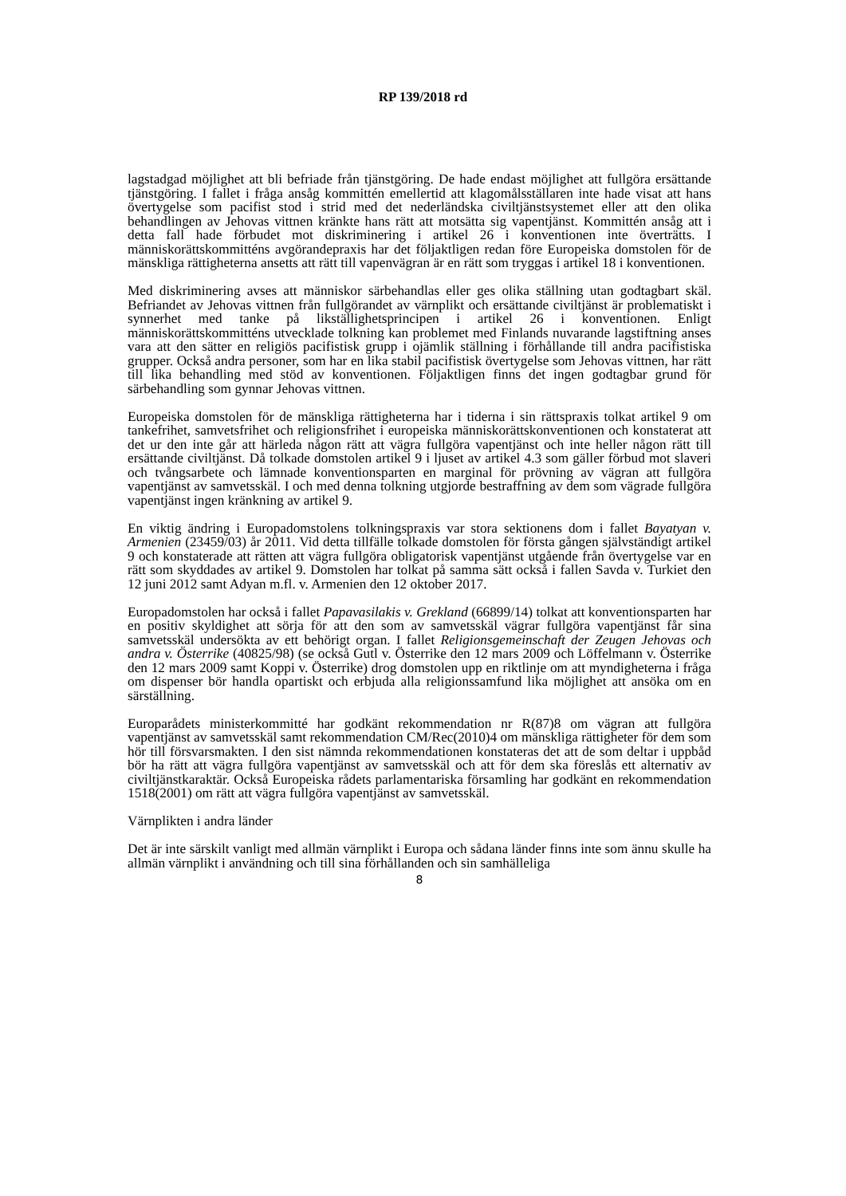RP 139/2018 rd
lagstadgad möjlighet att bli befriade från tjänstgöring. De hade endast möjlighet att fullgöra ersättande tjänstgöring. I fallet i fråga ansåg kommittén emellertid att klagomålsställaren inte hade visat att hans övertygelse som pacifist stod i strid med det nederländska civiltjänstsystemet eller att den olika behandlingen av Jehovas vittnen kränkte hans rätt att motsätta sig vapentjänst. Kommittén ansåg att i detta fall hade förbudet mot diskriminering i artikel 26 i konventionen inte överträtts. I människorättskommitténs avgörandepraxis har det följaktligen redan före Europeiska domstolen för de mänskliga rättigheterna ansetts att rätt till vapenvägran är en rätt som tryggas i artikel 18 i konventionen.
Med diskriminering avses att människor särbehandlas eller ges olika ställning utan godtagbart skäl. Befriandet av Jehovas vittnen från fullgörandet av värnplikt och ersättande civiltjänst är problematiskt i synnerhet med tanke på likställighetsprincipen i artikel 26 i konventionen. Enligt människorättskommitténs utvecklade tolkning kan problemet med Finlands nuvarande lagstiftning anses vara att den sätter en religiös pacifistisk grupp i ojämlik ställning i förhållande till andra pacifistiska grupper. Också andra personer, som har en lika stabil pacifistisk övertygelse som Jehovas vittnen, har rätt till lika behandling med stöd av konventionen. Följaktligen finns det ingen godtagbar grund för särbehandling som gynnar Jehovas vittnen.
Europeiska domstolen för de mänskliga rättigheterna har i tiderna i sin rättspraxis tolkat artikel 9 om tankefrihet, samvetsfrihet och religionsfrihet i europeiska människorättskonventionen och konstaterat att det ur den inte går att härleda någon rätt att vägra fullgöra vapentjänst och inte heller någon rätt till ersättande civiltjänst. Då tolkade domstolen artikel 9 i ljuset av artikel 4.3 som gäller förbud mot slaveri och tvångsarbete och lämnade konventionsparten en marginal för prövning av vägran att fullgöra vapentjänst av samvetsskäl. I och med denna tolkning utgjorde bestraffning av dem som vägrade fullgöra vapentjänst ingen kränkning av artikel 9.
En viktig ändring i Europadomstolens tolkningspraxis var stora sektionens dom i fallet Bayatyan v. Armenien (23459/03) år 2011. Vid detta tillfälle tolkade domstolen för första gången självständigt artikel 9 och konstaterade att rätten att vägra fullgöra obligatorisk vapentjänst utgående från övertygelse var en rätt som skyddades av artikel 9. Domstolen har tolkat på samma sätt också i fallen Savda v. Turkiet den 12 juni 2012 samt Adyan m.fl. v. Armenien den 12 oktober 2017.
Europadomstolen har också i fallet Papavasilakis v. Grekland (66899/14) tolkat att konventionsparten har en positiv skyldighet att sörja för att den som av samvetsskäl vägrar fullgöra vapentjänst får sina samvetsskäl undersökta av ett behörigt organ. I fallet Religionsgemeinschaft der Zeugen Jehovas och andra v. Österrike (40825/98) (se också Gutl v. Österrike den 12 mars 2009 och Löffelmann v. Österrike den 12 mars 2009 samt Koppi v. Österrike) drog domstolen upp en riktlinje om att myndigheterna i fråga om dispenser bör handla opartiskt och erbjuda alla religionssamfund lika möjlighet att ansöka om en särställning.
Europarådets ministerkommitté har godkänt rekommendation nr R(87)8 om vägran att fullgöra vapentjänst av samvetsskäl samt rekommendation CM/Rec(2010)4 om mänskliga rättigheter för dem som hör till försvarsmakten. I den sist nämnda rekommendationen konstateras det att de som deltar i uppbåd bör ha rätt att vägra fullgöra vapentjänst av samvetsskäl och att för dem ska föreslås ett alternativ av civiltjänstkaraktär. Också Europeiska rådets parlamentariska församling har godkänt en rekommendation 1518(2001) om rätt att vägra fullgöra vapentjänst av samvetsskäl.
Värnplikten i andra länder
Det är inte särskilt vanligt med allmän värnplikt i Europa och sådana länder finns inte som ännu skulle ha allmän värnplikt i användning och till sina förhållanden och sin samhälleliga
8